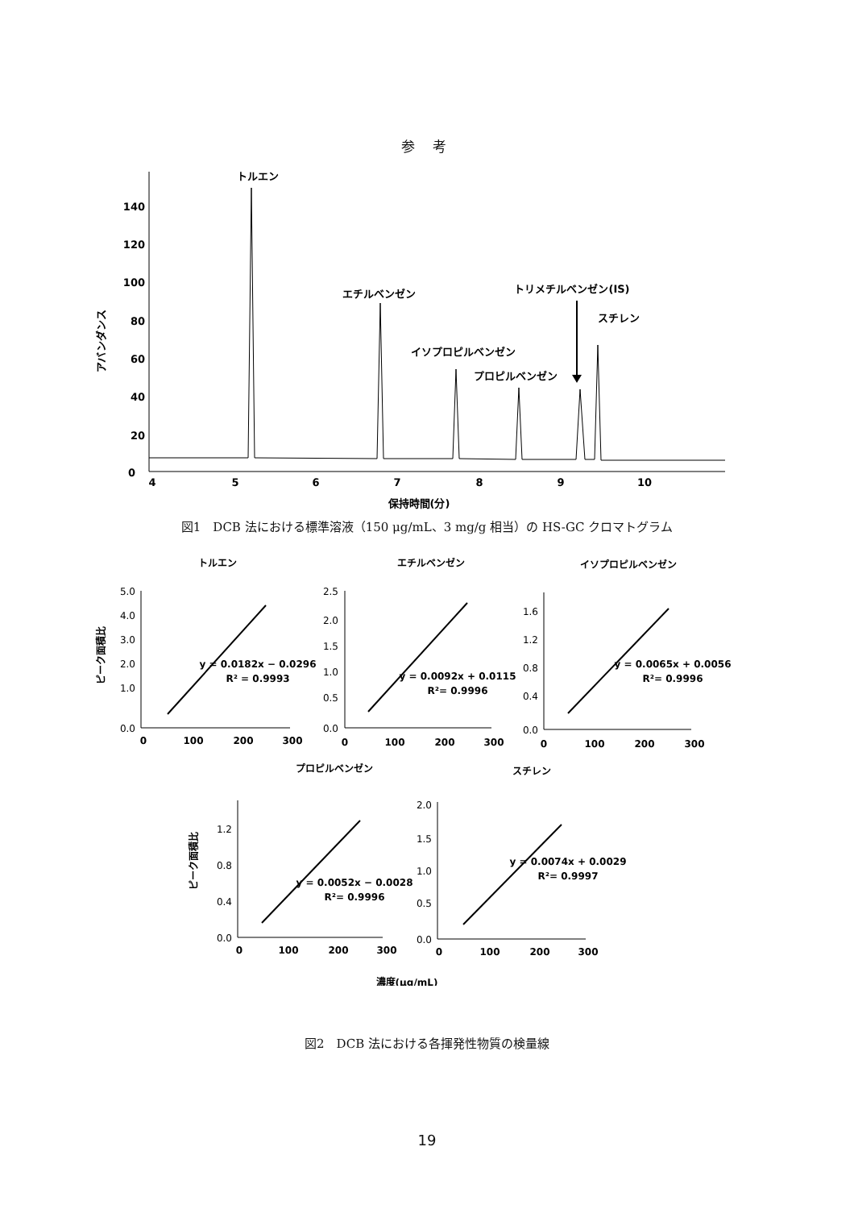参 考
140
120
100
80
60
40
20
0
4
5
6
7
8
9
10
保持時間(分)
アバンダンス
トルエン
エチルベンゼン
イソプロピルベンゼン
プロピルベンゼン
トリメチルベンゼン(IS)
スチレン
図1　DCB 法における標準溶液（150 μg/mL、3 mg/g 相当）の HS-GC クロマトグラム
トルエン
エチルベンゼン
イソプロピルベンゼン
プロピルベンゼン
スチレン
ピーク面積比
ピーク面積比
5.0
4.0
3.0
2.0
1.0
0.0
2.5
2.0
1.5
1.0
0.5
0.0
1.6
1.2
0.8
0.4
0.0
1.2
0.8
0.4
0.0
2.0
1.5
1.0
0.5
0.0
0
100
200
300
0
100
200
300
0
100
200
300
0
100
200
300
0
100
200
300
y = 0.0182x − 0.0296
R² = 0.9993
y = 0.0092x + 0.0115
R²= 0.9996
y = 0.0065x + 0.0056
R²= 0.9996
y = 0.0052x − 0.0028
R²= 0.9996
y = 0.0074x + 0.0029
R²= 0.9997
濃度(μg/mL)
図2　DCB 法における各揮発性物質の検量線
19